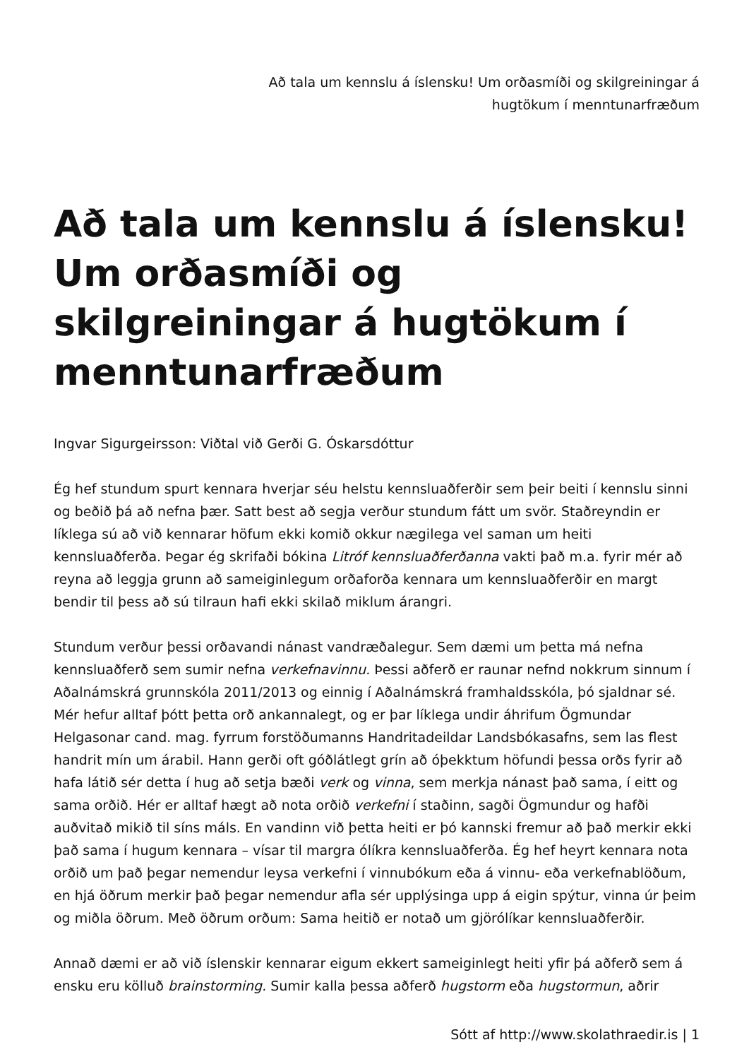Að tala um kennslu á íslensku! Um orðasmíði og skilgreiningar á hugtökum í menntunarfræðum
Að tala um kennslu á íslensku! Um orðasmíði og skilgreiningar á hugtökum í menntunarfræðum
Ingvar Sigurgeirsson: Viðtal við Gerði G. Óskarsdóttur
Ég hef stundum spurt kennara hverjar séu helstu kennsluaðferðir sem þeir beiti í kennslu sinni og beðið þá að nefna þær. Satt best að segja verður stundum fátt um svör. Staðreyndin er líklega sú að við kennarar höfum ekki komið okkur nægilega vel saman um heiti kennsluaðferða. Þegar ég skrifaði bókina Litróf kennsluaðferðanna vakti það m.a. fyrir mér að reyna að leggja grunn að sameiginlegum orðaforða kennara um kennsluaðferðir en margt bendir til þess að sú tilraun hafi ekki skilað miklum árangri.
Stundum verður þessi orðavandi nánast vandræðalegur. Sem dæmi um þetta má nefna kennsluaðferð sem sumir nefna verkefnavinnu. Þessi aðferð er raunar nefnd nokkrum sinnum í Aðalnámskrá grunnskóla 2011/2013 og einnig í Aðalnámskrá framhaldsskóla, þó sjaldnar sé. Mér hefur alltaf þótt þetta orð ankannalegt, og er þar líklega undir áhrifum Ögmundar Helgasonar cand. mag. fyrrum forstöðumanns Handritadeildar Landsbókasafns, sem las flest handrit mín um árabil. Hann gerði oft góðlátlegt grín að óþekktum höfundi þessa orðs fyrir að hafa látið sér detta í hug að setja bæði verk og vinna, sem merkja nánast það sama, í eitt og sama orðið. Hér er alltaf hægt að nota orðið verkefni í staðinn, sagði Ögmundur og hafði auðvitað mikið til síns máls. En vandinn við þetta heiti er þó kannski fremur að það merkir ekki það sama í hugum kennara – vísar til margra ólíkra kennsluaðferða. Ég hef heyrt kennara nota orðið um það þegar nemendur leysa verkefni í vinnubókum eða á vinnu- eða verkefnablöðum, en hjá öðrum merkir það þegar nemendur afla sér upplýsinga upp á eigin spýtur, vinna úr þeim og miðla öðrum. Með öðrum orðum: Sama heitið er notað um gjörólíkar kennsluaðferðir.
Annað dæmi er að við íslenskir kennarar eigum ekkert sameiginlegt heiti yfir þá aðferð sem á ensku eru kölluð brainstorming. Sumir kalla þessa aðferð hugstorm eða hugstormun, aðrir
Sótt af http://www.skolathraedir.is | 1